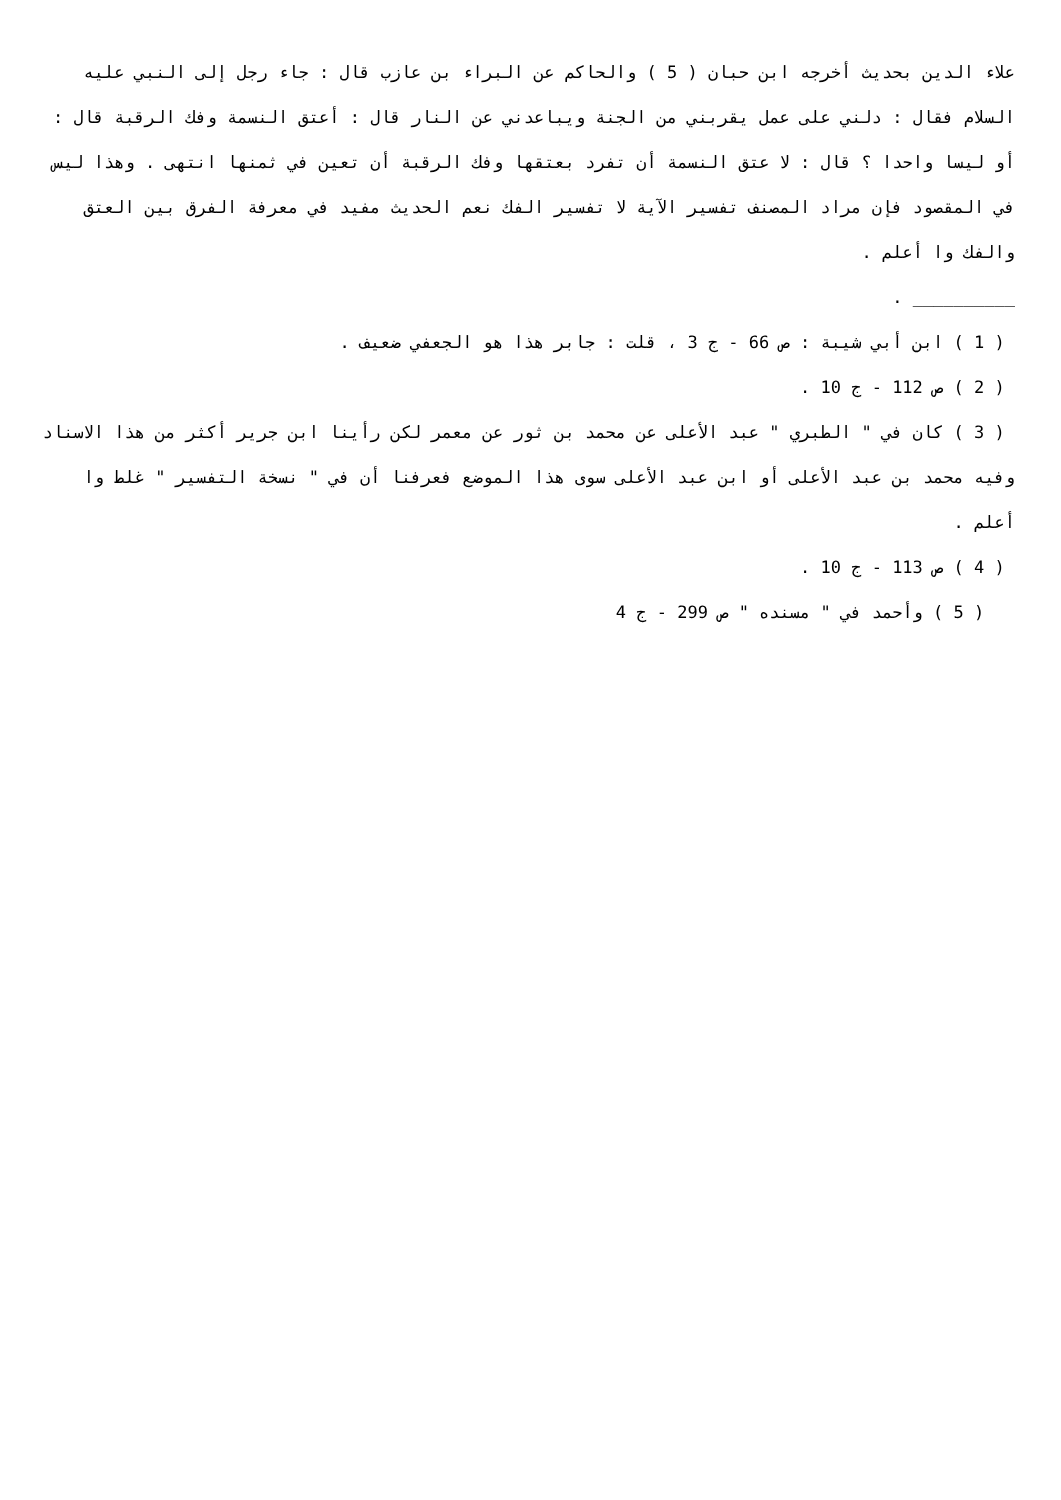علاء الدين بحديث أخرجه ابن حبان ( 5 ) والحاكم عن البراء بن عازب قال : جاء رجل إلى النبي عليه السلام فقال : دلني على عمل يقربني من الجنة ويباعدني عن النار قال : أعتق النسمة وفك الرقبة قال : أو ليسا واحدا ؟ قال : لا عتق النسمة أن تفرد بعتقها وفك الرقبة أن تعين في ثمنها انتهى . وهذا ليس في المقصود فإن مراد المصنف تفسير الآية لا تفسير الفك نعم الحديث مفيد في معرفة الفرق بين العتق والفك وا أعلم .
__________ .
( 1 ) ابن أبي شيبة : ص 66 - ج 3 ، قلت : جابر هذا هو الجعفي ضعيف .
( 2 ) ص 112 - ج 10 .
( 3 ) كان في " الطبري " عبد الأعلى عن محمد بن ثور عن معمر لكن رأينا ابن جرير أكثر من هذا الاسناد وفيه محمد بن عبد الأعلى أو ابن عبد الأعلى سوى هذا الموضع فعرفنا أن في " نسخة التفسير " غلط وا أعلم .
( 4 ) ص 113 - ج 10 .
( 5 ) وأحمد في " مسنده " ص 299 - ج 4